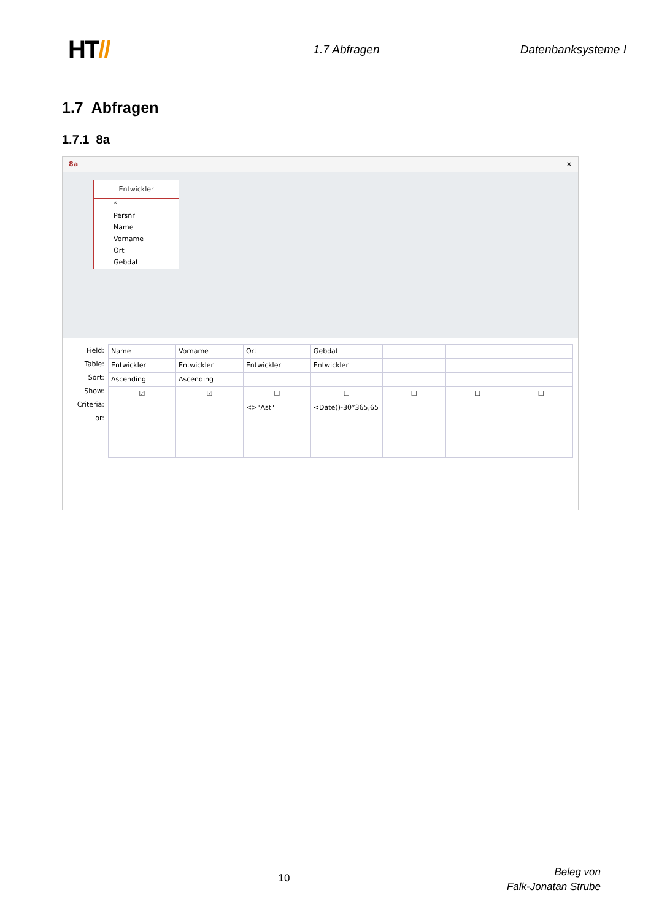HT//
1.7 Abfragen Datenbanksysteme I
1.7 Abfragen
1.7.1 8a
8a ×
Entwickler
*
Persnr
Name
Vorname
Ort
Gebdat
Field:
Table:
Sort:
Show:
Criteria:
or:
| Name | Vorname | Ort | Gebdat | | | |
| Entwickler | Entwickler | Entwickler | Entwickler | | | |
| Ascending | Ascending | | | | | |
| ☑ | ☑ | ☐ | ☐ | ☐ | ☐ | ☐ |
| | | <>"Ast" | <Date()-30*365,65 | | | |
10
Beleg von
Falk-Jonatan Strube